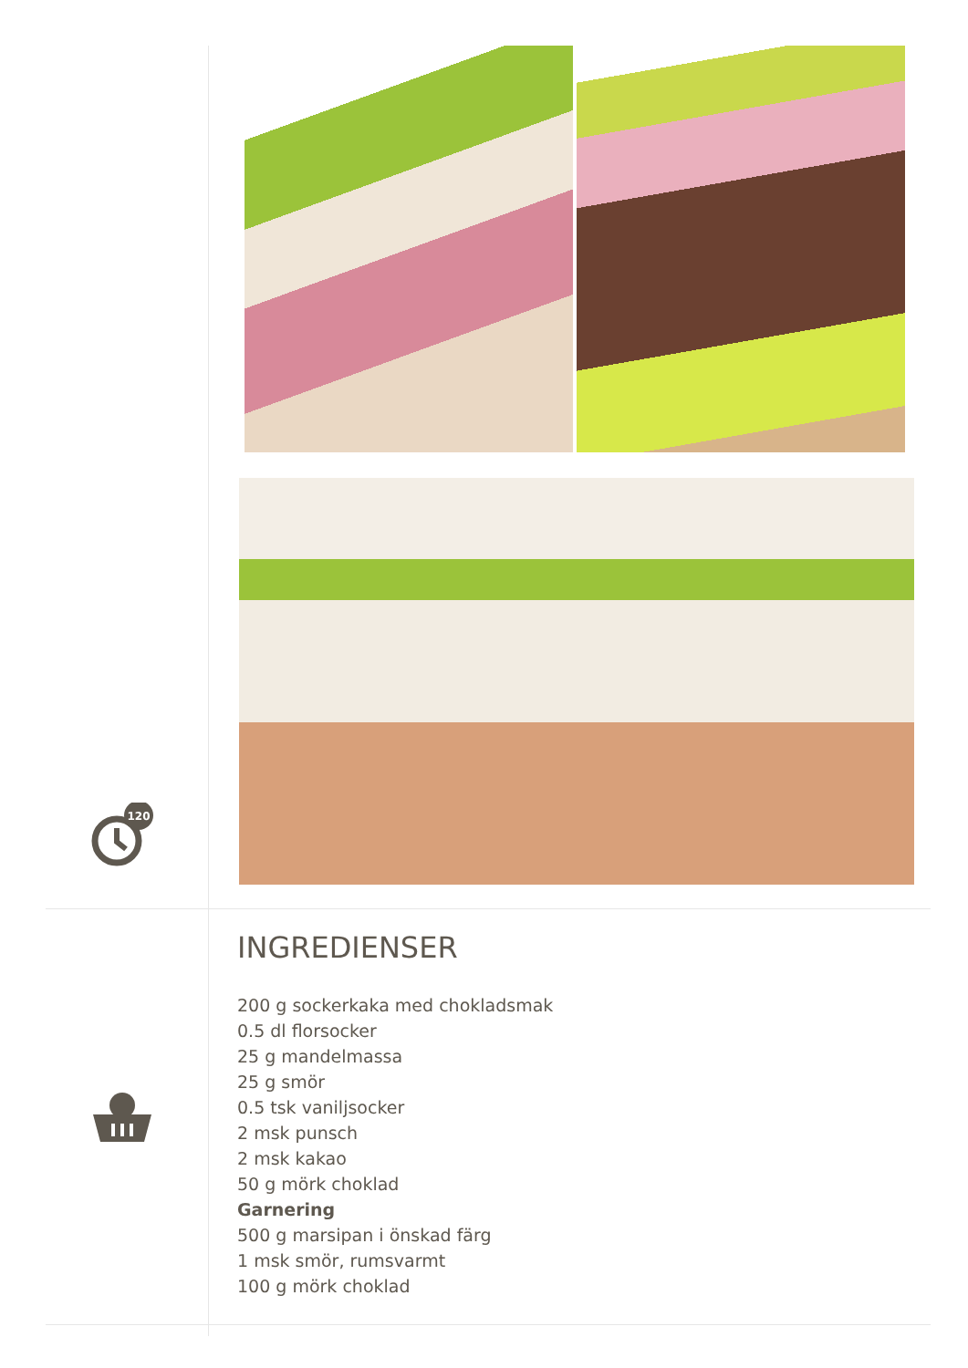120
INGREDIENSER
200 g sockerkaka med chokladsmak
0.5 dl florsocker
25 g mandelmassa
25 g smör
0.5 tsk vaniljsocker
2 msk punsch
2 msk kakao
50 g mörk choklad
Garnering
500 g marsipan i önskad färg
1 msk smör, rumsvarmt
100 g mörk choklad